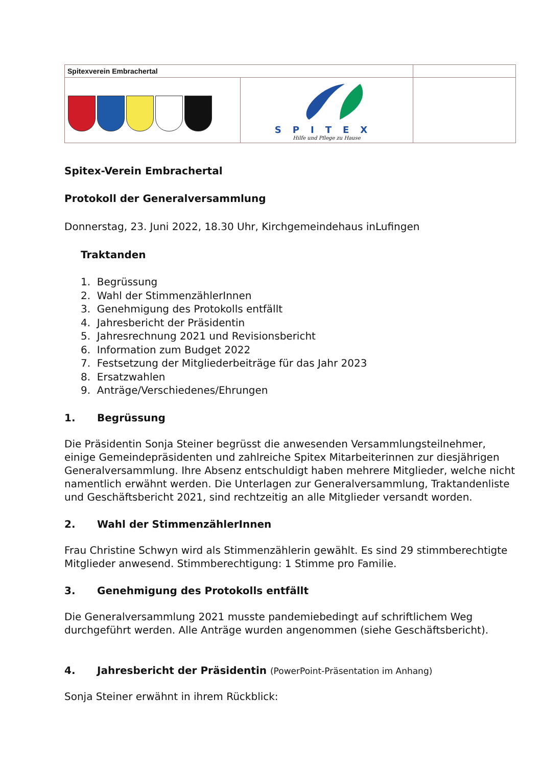| Spitexverein Embrachertal | | |
| | SPITEX Hilfe und Pflege zu Hause | |
Spitex-Verein Embrachertal
Protokoll der Generalversammlung
Donnerstag, 23. Juni 2022, 18.30 Uhr, Kirchgemeindehaus inLufingen
Traktanden
1. Begrüssung
2. Wahl der StimmenzählerInnen
3. Genehmigung des Protokolls entfällt
4. Jahresbericht der Präsidentin
5. Jahresrechnung 2021 und Revisionsbericht
6. Information zum Budget 2022
7. Festsetzung der Mitgliederbeiträge für das Jahr 2023
8. Ersatzwahlen
9. Anträge/Verschiedenes/Ehrungen
1. Begrüssung
Die Präsidentin Sonja Steiner begrüsst die anwesenden Versammlungsteilnehmer, einige Gemeindepräsidenten und zahlreiche Spitex Mitarbeiterinnen zur diesjährigen Generalversammlung. Ihre Absenz entschuldigt haben mehrere Mitglieder, welche nicht namentlich erwähnt werden. Die Unterlagen zur Generalversammlung, Traktandenliste und Geschäftsbericht 2021, sind rechtzeitig an alle Mitglieder versandt worden.
2. Wahl der StimmenzählerInnen
Frau Christine Schwyn wird als Stimmenzählerin gewählt. Es sind 29 stimmberechtigte Mitglieder anwesend. Stimmberechtigung: 1 Stimme pro Familie.
3. Genehmigung des Protokolls entfällt
Die Generalversammlung 2021 musste pandemiebedingt auf schriftlichem Weg durchgeführt werden. Alle Anträge wurden angenommen (siehe Geschäftsbericht).
4. Jahresbericht der Präsidentin (PowerPoint-Präsentation im Anhang)
Sonja Steiner erwähnt in ihrem Rückblick: